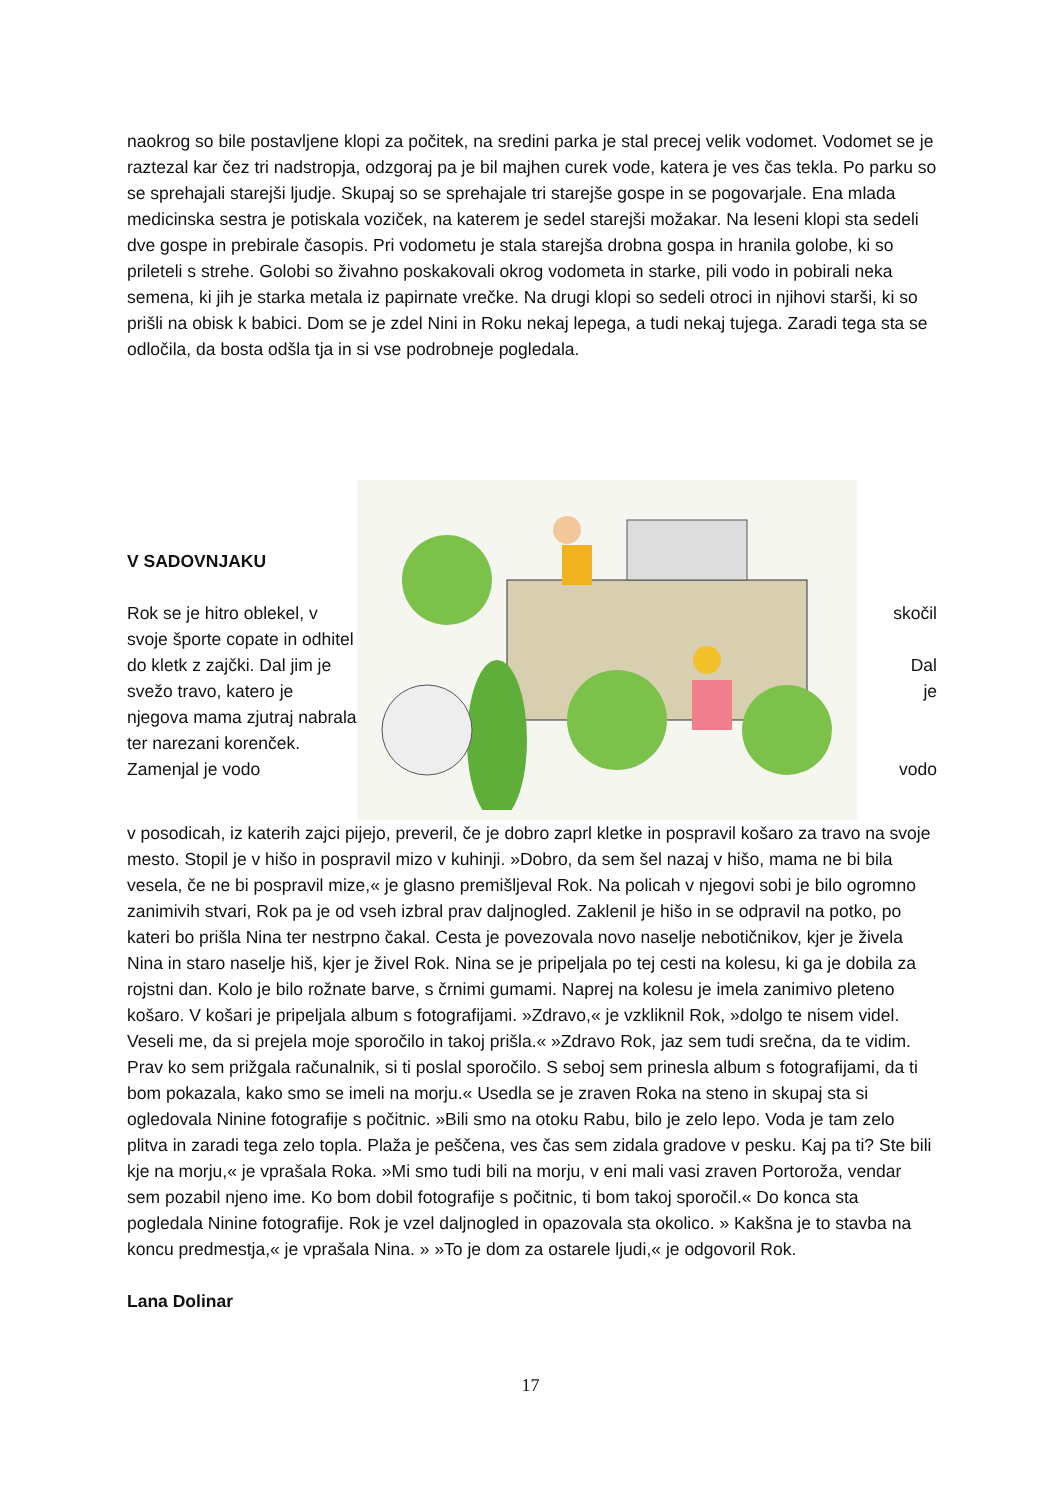naokrog so bile postavljene klopi za počitek, na sredini parka je stal precej velik vodomet. Vodomet se je raztezal kar čez tri nadstropja, odzgoraj pa je bil majhen curek vode, katera je ves čas tekla. Po parku so se sprehajali starejši ljudje. Skupaj so se sprehajale tri starejše gospe in se pogovarjale. Ena mlada medicinska sestra je potiskala voziček, na katerem je sedel starejši možakar. Na leseni klopi sta sedeli dve gospe in prebirale časopis. Pri vodometu je stala starejša drobna gospa in hranila golobe, ki so prileteli s strehe. Golobi so živahno poskakovali okrog vodometa in starke, pili vodo in pobirali neka semena, ki jih je starka metala iz papirnate vrečke. Na drugi klopi so sedeli otroci in njihovi starši, ki so prišli na obisk k babici. Dom se je zdel Nini in Roku nekaj lepega, a tudi nekaj tujega. Zaradi tega sta se odločila, da bosta odšla tja in si vse podrobneje pogledala.
V SADOVNJAKU
Rok se je hitro oblekel, v svoje športe copate in odhitel do kletk z zajčki. Dal jim je svežo travo, katero je njegova mama zjutraj nabrala ter narezani korenček. Zamenjal je vodo
skočil
Dal
je
vodo
v posodicah, iz katerih zajci pijejo, preveril, če je dobro zaprl kletke in pospravil košaro za travo na svoje mesto. Stopil je v hišo in pospravil mizo v kuhinji. »Dobro, da sem šel nazaj v hišo, mama ne bi bila vesela, če ne bi pospravil mize,« je glasno premišljeval Rok. Na policah v njegovi sobi je bilo ogromno zanimivih stvari, Rok pa je od vseh izbral prav daljnogled. Zaklenil je hišo in se odpravil na potko, po kateri bo prišla Nina ter nestrpno čakal. Cesta je povezovala novo naselje nebotičnikov, kjer je živela Nina in staro naselje hiš, kjer je živel Rok. Nina se je pripeljala po tej cesti na kolesu, ki ga je dobila za rojstni dan. Kolo je bilo rožnate barve, s črnimi gumami. Naprej na kolesu je imela zanimivo pleteno košaro. V košari je pripeljala album s fotografijami. »Zdravo,« je vzkliknil Rok, »dolgo te nisem videl. Veseli me, da si prejela moje sporočilo in takoj prišla.« »Zdravo Rok, jaz sem tudi srečna, da te vidim. Prav ko sem prižgala računalnik, si ti poslal sporočilo. S seboj sem prinesla album s fotografijami, da ti bom pokazala, kako smo se imeli na morju.« Usedla se je zraven Roka na steno in skupaj sta si ogledovala Ninine fotografije s počitnic. »Bili smo na otoku Rabu, bilo je zelo lepo. Voda je tam zelo plitva in zaradi tega zelo topla. Plaža je peščena, ves čas sem zidala gradove v pesku. Kaj pa ti? Ste bili kje na morju,« je vprašala Roka. »Mi smo tudi bili na morju, v eni mali vasi zraven Portoroža, vendar sem pozabil njeno ime. Ko bom dobil fotografije s počitnic, ti bom takoj sporočil.« Do konca sta pogledala Ninine fotografije. Rok je vzel daljnogled in opazovala sta okolico. » Kakšna je to stavba na koncu predmestja,« je vprašala Nina. » »To je dom za ostarele ljudi,« je odgovoril Rok.
Lana Dolinar
17